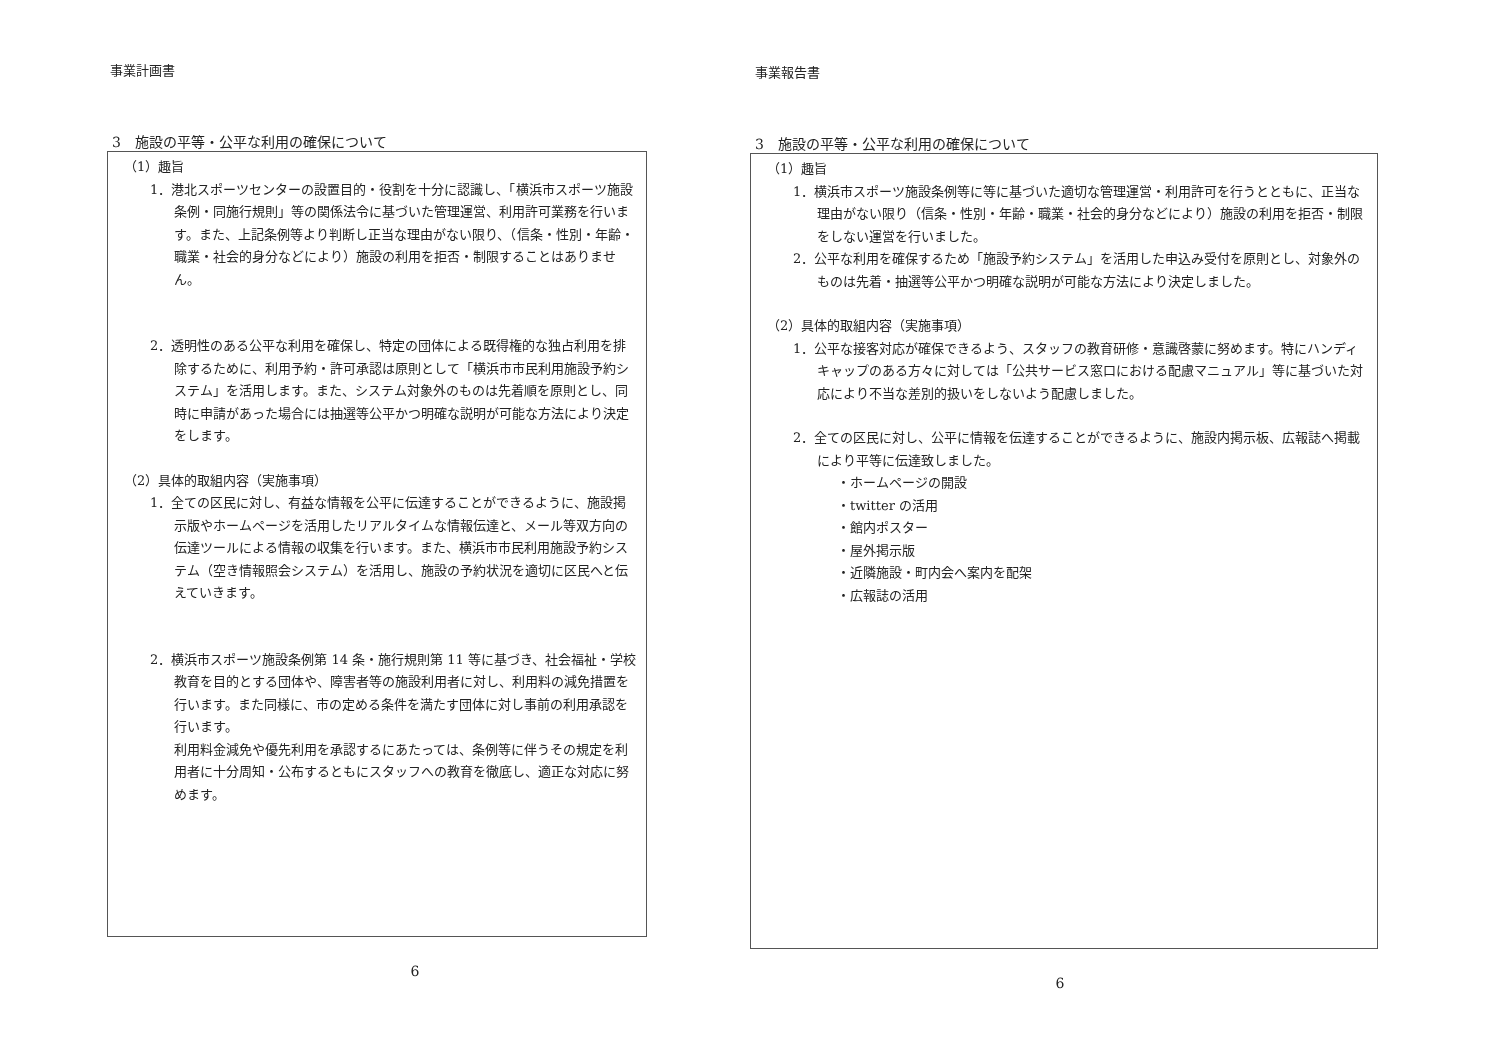事業計画書
3　施設の平等・公平な利用の確保について
（1）趣旨
1．港北スポーツセンターの設置目的・役割を十分に認識し、「横浜市スポーツ施設条例・同施行規則」等の関係法令に基づいた管理運営、利用許可業務を行います。また、上記条例等より判断し正当な理由がない限り、（信条・性別・年齢・職業・社会的身分などにより）施設の利用を拒否・制限することはありません。
2．透明性のある公平な利用を確保し、特定の団体による既得権的な独占利用を排除するために、利用予約・許可承認は原則として「横浜市市民利用施設予約システム」を活用します。また、システム対象外のものは先着順を原則とし、同時に申請があった場合には抽選等公平かつ明確な説明が可能な方法により決定をします。
（2）具体的取組内容（実施事項）
1．全ての区民に対し、有益な情報を公平に伝達することができるように、施設掲示版やホームページを活用したリアルタイムな情報伝達と、メール等双方向の伝達ツールによる情報の収集を行います。また、横浜市市民利用施設予約システム（空き情報照会システム）を活用し、施設の予約状況を適切に区民へと伝えていきます。
2．横浜市スポーツ施設条例第 14 条・施行規則第 11 等に基づき、社会福祉・学校教育を目的とする団体や、障害者等の施設利用者に対し、利用料の減免措置を行います。また同様に、市の定める条件を満たす団体に対し事前の利用承認を行います。
利用料金減免や優先利用を承認するにあたっては、条例等に伴うその規定を利用者に十分周知・公布するともにスタッフへの教育を徹底し、適正な対応に努めます。
6
事業報告書
3　施設の平等・公平な利用の確保について
（1）趣旨
1．横浜市スポーツ施設条例等に等に基づいた適切な管理運営・利用許可を行うとともに、正当な理由がない限り（信条・性別・年齢・職業・社会的身分などにより）施設の利用を拒否・制限をしない運営を行いました。
2．公平な利用を確保するため「施設予約システム」を活用した申込み受付を原則とし、対象外のものは先着・抽選等公平かつ明確な説明が可能な方法により決定しました。
（2）具体的取組内容（実施事項）
1．公平な接客対応が確保できるよう、スタッフの教育研修・意識啓蒙に努めます。特にハンディキャップのある方々に対しては「公共サービス窓口における配慮マニュアル」等に基づいた対応により不当な差別的扱いをしないよう配慮しました。
2．全ての区民に対し、公平に情報を伝達することができるように、施設内掲示板、広報誌へ掲載により平等に伝達致しました。
・ホームページの開設
・twitter の活用
・館内ポスター
・屋外掲示版
・近隣施設・町内会へ案内を配架
・広報誌の活用
6